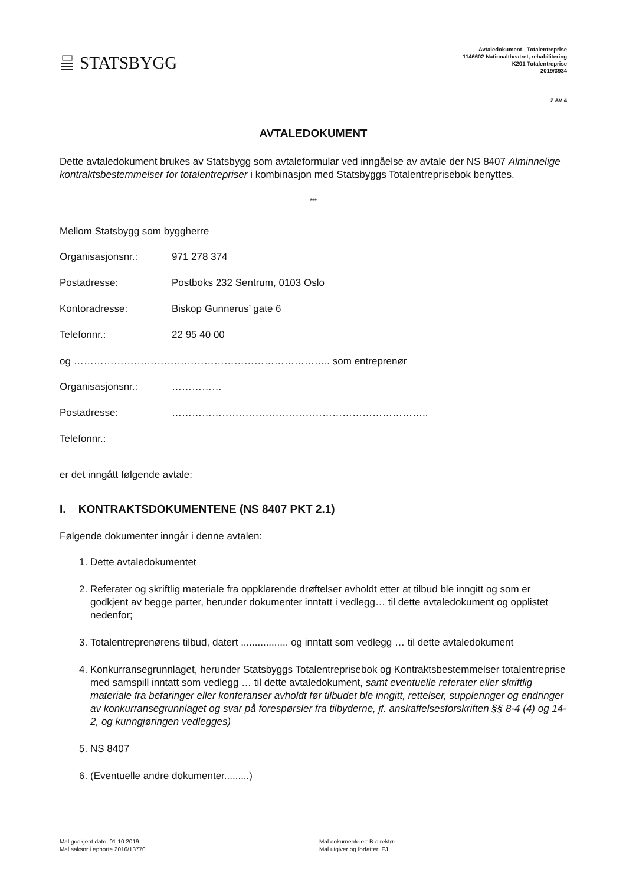STATSBYGG
Avtaledokument - Totalentreprise
1146602 Nationaltheatret, rehabilitering
K201 Totalentreprise
2019/3934
2 AV 4
AVTALEDOKUMENT
Dette avtaledokument brukes av Statsbygg som avtaleformular ved inngåelse av avtale der NS 8407 Alminnelige kontraktsbestemmelser for totalentrepriser i kombinasjon med Statsbyggs Totalentreprisebok benyttes.
***
Mellom Statsbygg som byggherre
Organisasjonsnr.: 971 278 374
Postadresse: Postboks 232 Sentrum, 0103 Oslo
Kontoradresse: Biskop Gunnerus’ gate 6
Telefonnr.: 22 95 40 00
og ………………………………………………………………….. som entreprenør
Organisasjonsnr.: ……………
Postadresse: …………………………………………………………………..
Telefonnr.:...............
er det inngått følgende avtale:
I. KONTRAKTSDOKUMENTENE (NS 8407 PKT 2.1)
Følgende dokumenter inngår i denne avtalen:
1. Dette avtaledokumentet
2. Referater og skriftlig materiale fra oppklarende drøftelser avholdt etter at tilbud ble inngitt og som er godkjent av begge parter, herunder dokumenter inntatt i vedlegg… til dette avtaledokument og opplistet nedenfor;
3. Totalentreprenørens tilbud, datert ................. og inntatt som vedlegg … til dette avtaledokument
4. Konkurransegrunnlaget, herunder Statsbyggs Totalentreprisebok og Kontraktsbestemmelser totalentreprise med samspill inntatt som vedlegg … til dette avtaledokument, samt eventuelle referater eller skriftlig materiale fra befaringer eller konferanser avholdt før tilbudet ble inngitt, rettelser, suppleringer og endringer av konkurransegrunnlaget og svar på forespørsler fra tilbyderne, jf. anskaffelsesforskriften §§ 8-4 (4) og 14-2, og kunngjøringen vedlegges)
5. NS 8407
6. (Eventuelle andre dokumenter.........)
Mal godkjent dato: 01.10.2019
Mal saksnr i ephorte 2016/13770
Mal dokumenteier: B-direktør
Mal utgiver og forfatter: FJ